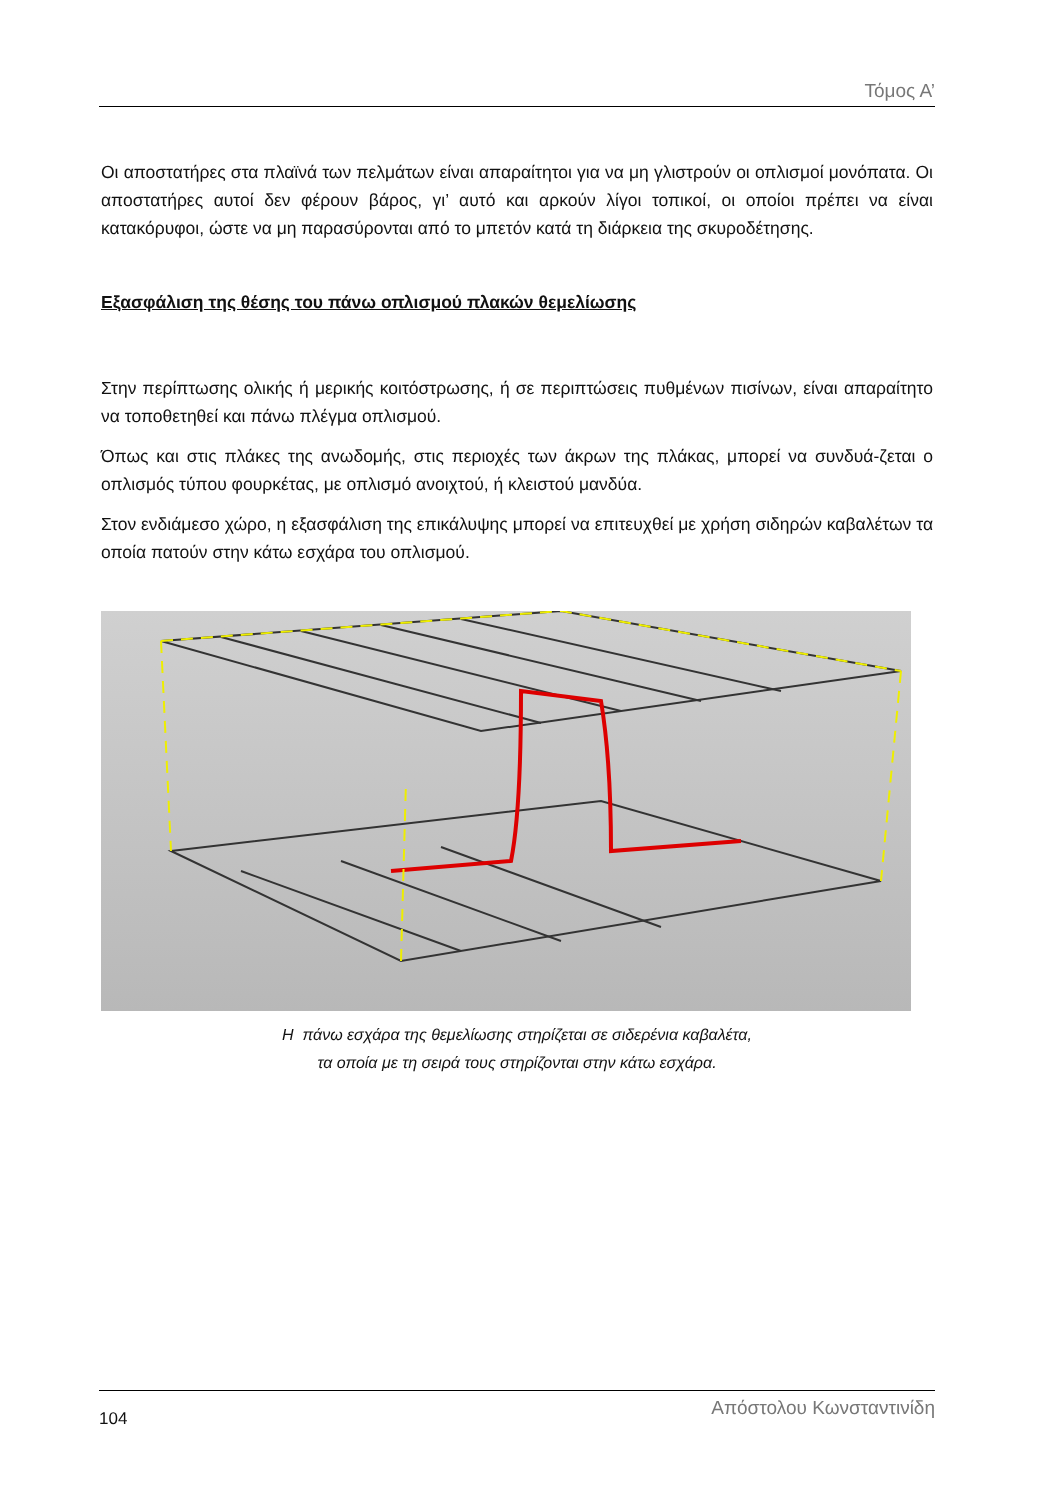Τόμος Α’
Οι αποστατήρες στα πλαϊνά των πελμάτων είναι απαραίτητοι για να μη γλιστρούν οι οπλισμοί μονόπατα. Οι αποστατήρες αυτοί δεν φέρουν βάρος, γι’ αυτό και αρκούν λίγοι τοπικοί, οι οποίοι πρέπει να είναι κατακόρυφοι, ώστε να μη παρασύρονται από το μπετόν κατά τη διάρκεια της σκυροδέτησης.
Εξασφάλιση της θέσης του πάνω οπλισμού πλακών θεμελίωσης
Στην περίπτωσης ολικής ή μερικής κοιτόστρωσης, ή σε περιπτώσεις πυθμένων πισίνων, είναι απαραίτητο να τοποθετηθεί και πάνω πλέγμα οπλισμού.
Όπως και στις πλάκες της ανωδομής, στις περιοχές των άκρων της πλάκας, μπορεί να συνδυά-ζεται ο οπλισμός τύπου φουρκέτας, με οπλισμό ανοιχτού, ή κλειστού μανδύα.
Στον ενδιάμεσο χώρο, η εξασφάλιση της επικάλυψης μπορεί να επιτευχθεί με χρήση σιδηρών καβαλέτων τα οποία πατούν στην κάτω εσχάρα του οπλισμού.
Η πάνω εσχάρα της θεμελίωσης στηρίζεται σε σιδερένια καβαλέτα,
τα οποία με τη σειρά τους στηρίζονται στην κάτω εσχάρα.
104 Απόστολου Κωνσταντινίδη